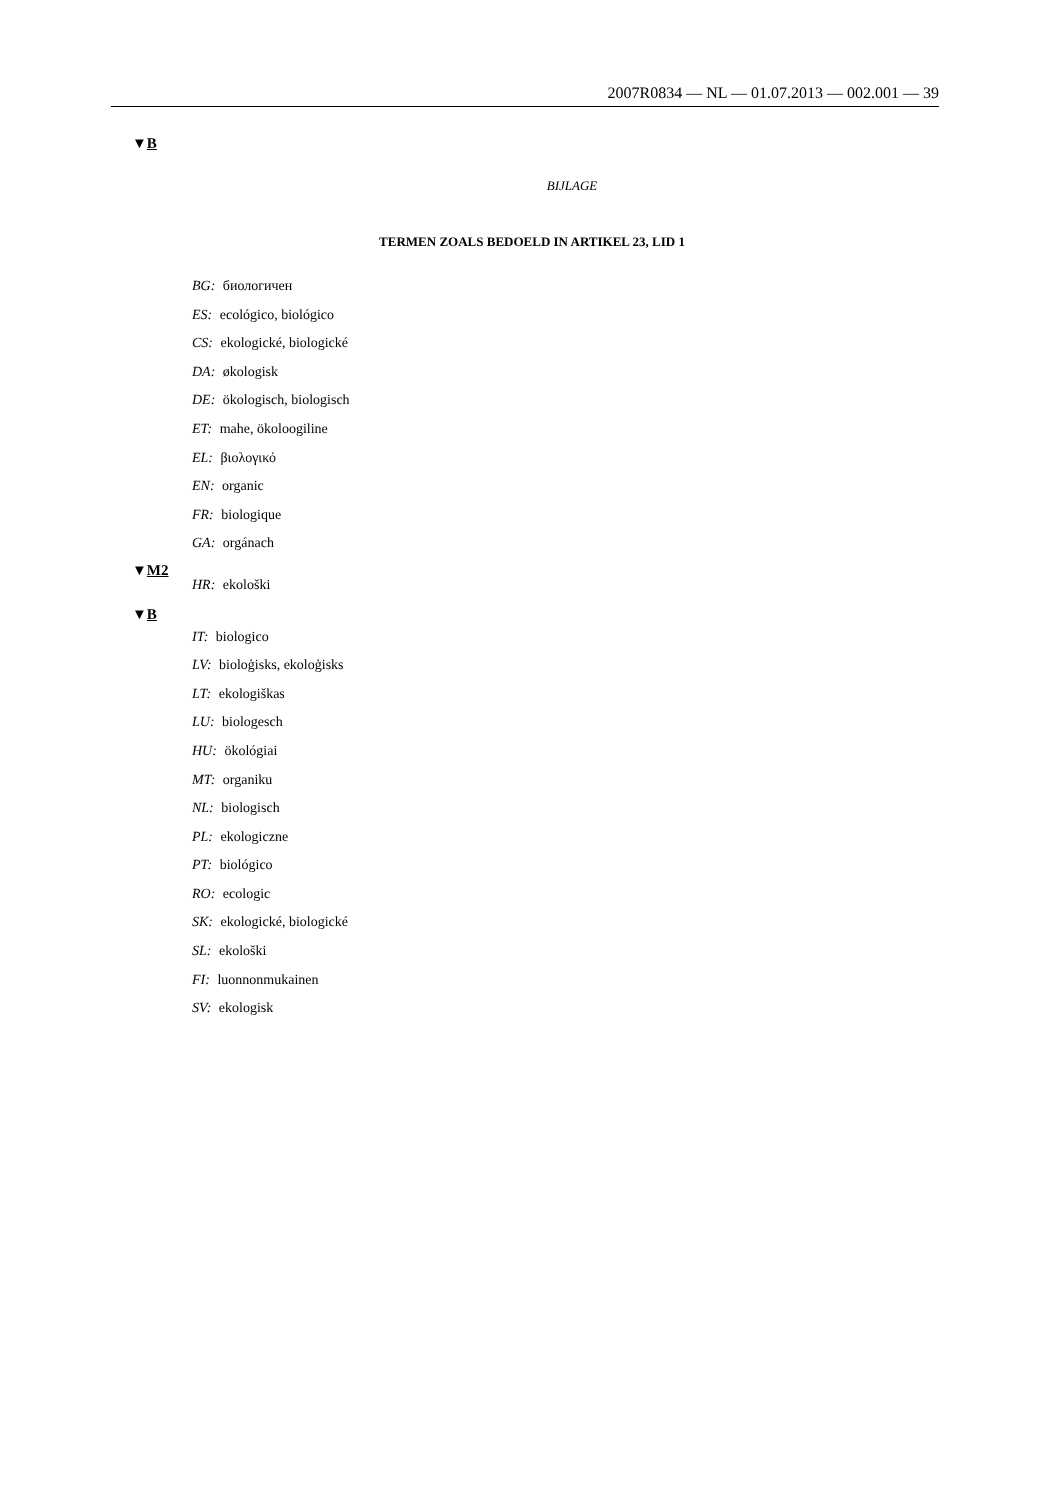2007R0834 — NL — 01.07.2013 — 002.001 — 39
▼B
BIJLAGE
TERMEN ZOALS BEDOELD IN ARTIKEL 23, LID 1
BG: биологичен
ES: ecológico, biológico
CS: ekologické, biologické
DA: økologisk
DE: ökologisch, biologisch
ET: mahe, ökoloogiline
EL: βιολογικό
EN: organic
FR: biologique
GA: orgánach
▼M2
HR: ekološki
▼B
IT: biologico
LV: bioloģisks, ekoloģisks
LT: ekologiškas
LU: biologesch
HU: ökológiai
MT: organiku
NL: biologisch
PL: ekologiczne
PT: biológico
RO: ecologic
SK: ekologické, biologické
SL: ekološki
FI: luonnonmukainen
SV: ekologisk